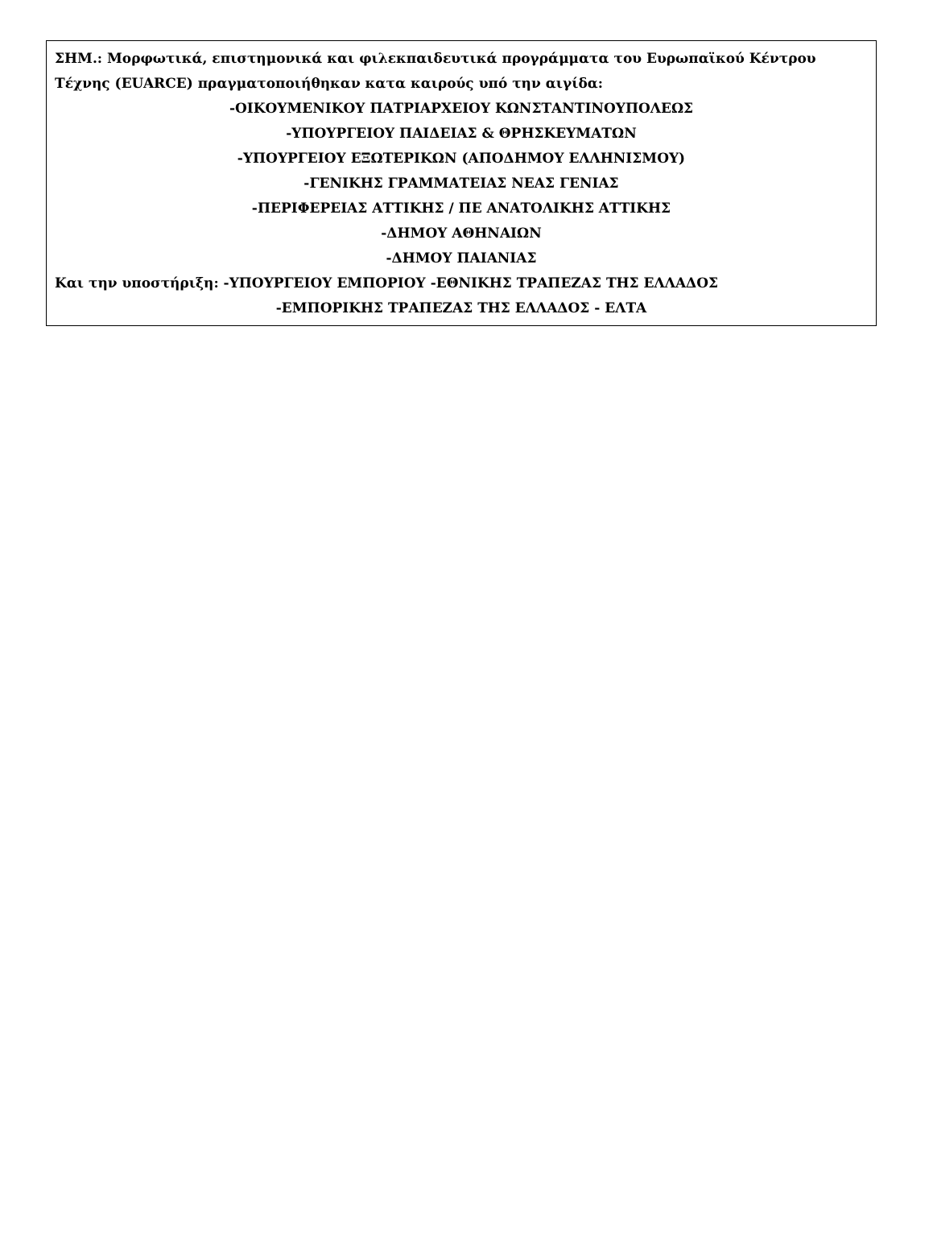ΣΗΜ.: Μορφωτικά, επιστημονικά και φιλεκπαιδευτικά προγράμματα του Ευρωπαϊκού Κέντρου Τέχνης (EUARCE) πραγματοποιήθηκαν κατα καιρούς υπό την αιγίδα:
-ΟΙΚΟΥΜΕΝΙΚΟΥ ΠΑΤΡΙΑΡΧΕΙΟΥ ΚΩΝΣΤΑΝΤΙΝΟΥΠΟΛΕΩΣ
-ΥΠΟΥΡΓΕΙΟΥ ΠΑΙΔΕΙΑΣ & ΘΡΗΣΚΕΥΜΑΤΩΝ
-ΥΠΟΥΡΓΕΙΟΥ ΕΞΩΤΕΡΙΚΩΝ (ΑΠΟΔΗΜΟΥ ΕΛΛΗΝΙΣΜΟΥ)
-ΓΕΝΙΚΗΣ ΓΡΑΜΜΑΤΕΙΑΣ ΝΕΑΣ ΓΕΝΙΑΣ
-ΠΕΡΙΦΕΡΕΙΑΣ ΑΤΤΙΚΗΣ / ΠΕ ΑΝΑΤΟΛΙΚΗΣ ΑΤΤΙΚΗΣ
-ΔΗΜΟΥ ΑΘΗΝΑΙΩΝ
-ΔΗΜΟΥ ΠΑΙΑΝΙΑΣ
Και την υποστήριξη: -ΥΠΟΥΡΓΕΙΟΥ ΕΜΠΟΡΙΟΥ -ΕΘΝΙΚΗΣ ΤΡΑΠΕΖΑΣ ΤΗΣ ΕΛΛΑΔΟΣ
-ΕΜΠΟΡΙΚΗΣ ΤΡΑΠΕΖΑΣ ΤΗΣ ΕΛΛΑΔΟΣ - ΕΛΤΑ